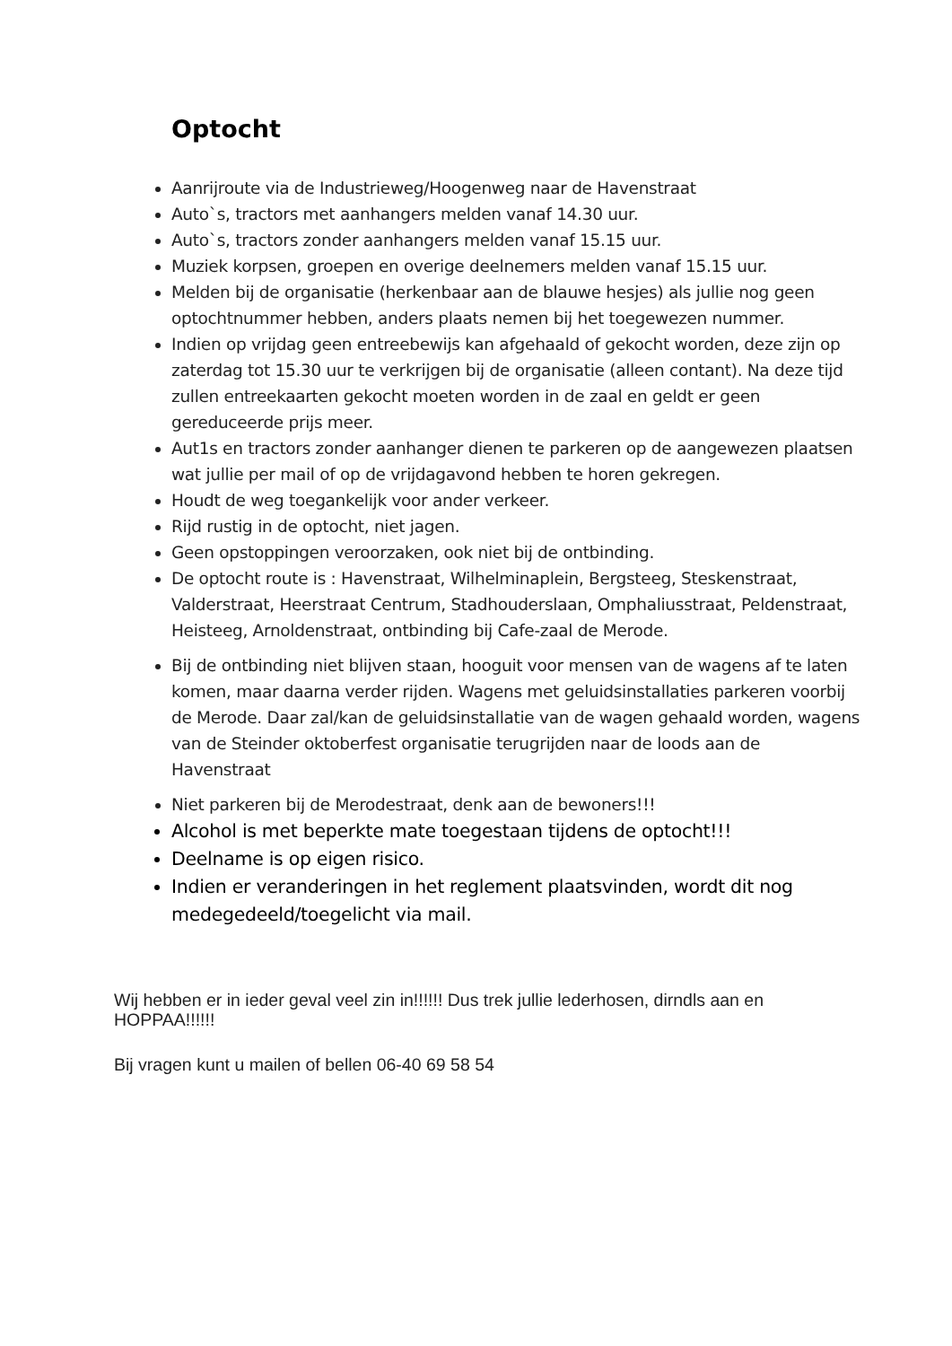Optocht
Aanrijroute via de Industrieweg/Hoogenweg naar de Havenstraat
Auto`s, tractors met aanhangers melden vanaf 14.30 uur.
Auto`s, tractors zonder aanhangers melden vanaf 15.15 uur.
Muziek korpsen, groepen en overige deelnemers melden vanaf 15.15 uur.
Melden bij de organisatie (herkenbaar aan de blauwe hesjes) als jullie nog geen optochtnummer hebben, anders plaats nemen bij het toegewezen nummer.
Indien op vrijdag geen entreebewijs kan afgehaald of gekocht worden, deze zijn op zaterdag tot 15.30 uur te verkrijgen bij de organisatie (alleen contant). Na deze tijd zullen entreekaarten gekocht moeten worden in de zaal en geldt er geen gereduceerde prijs meer.
Aut1s en tractors zonder aanhanger dienen te parkeren op de aangewezen plaatsen wat jullie per mail of op de vrijdagavond hebben te horen gekregen.
Houdt de weg toegankelijk voor ander verkeer.
Rijd rustig in de optocht, niet jagen.
Geen opstoppingen veroorzaken, ook niet bij de ontbinding.
De optocht route is : Havenstraat, Wilhelminaplein, Bergsteeg, Steskenstraat, Valderstraat, Heerstraat Centrum, Stadhouderslaan, Omphaliusstraat, Peldenstraat, Heisteeg, Arnoldenstraat, ontbinding bij Cafe-zaal de Merode.
Bij de ontbinding niet blijven staan, hooguit voor mensen van de wagens af te laten komen, maar daarna verder rijden. Wagens met geluidsinstallaties parkeren voorbij de Merode. Daar zal/kan de geluidsinstallatie van de wagen gehaald worden, wagens van de Steinder oktoberfest organisatie terugrijden naar de loods aan de Havenstraat
Niet parkeren bij de Merodestraat, denk aan de bewoners!!!
Alcohol is met beperkte mate toegestaan tijdens de optocht!!!
Deelname is op eigen risico.
Indien er veranderingen in het reglement plaatsvinden, wordt dit nog medegedeeld/toegelicht via mail.
Wij hebben er in ieder geval veel zin in!!!!!! Dus trek jullie lederhosen, dirndls aan en HOPPAA!!!!!!
Bij vragen kunt u mailen of bellen 06-40 69 58 54